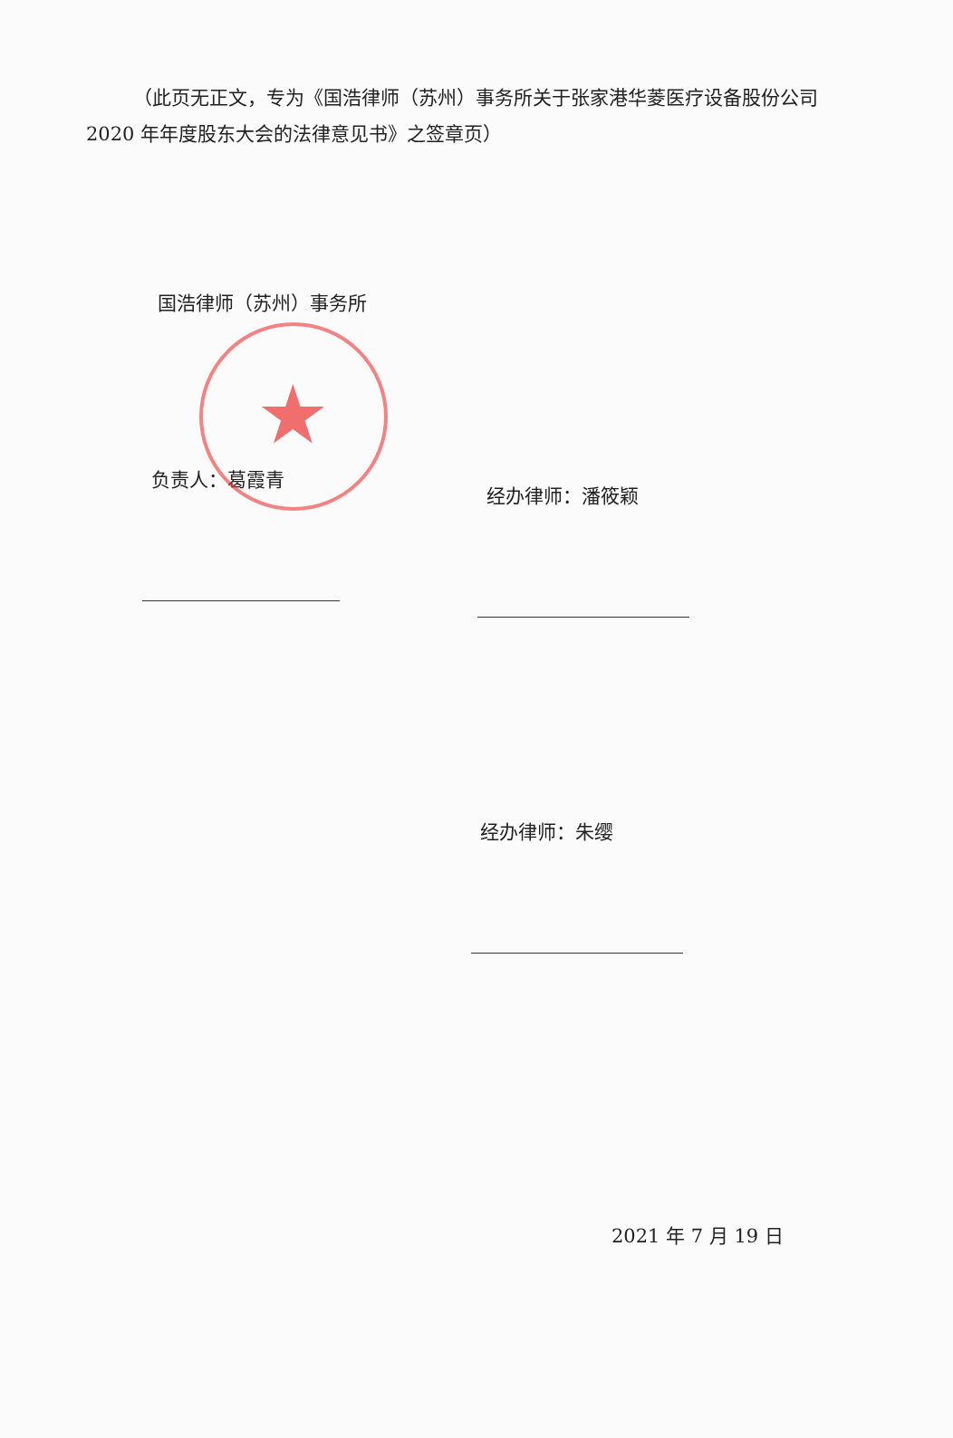★
（此页无正文，专为《国浩律师（苏州）事务所关于张家港华菱医疗设备股份公司2020 年年度股东大会的法律意见书》之签章页）
国浩律师（苏州）事务所
负责人：葛霞青
经办律师：潘筱颖
经办律师：朱缨
2021 年 7 月 19 日